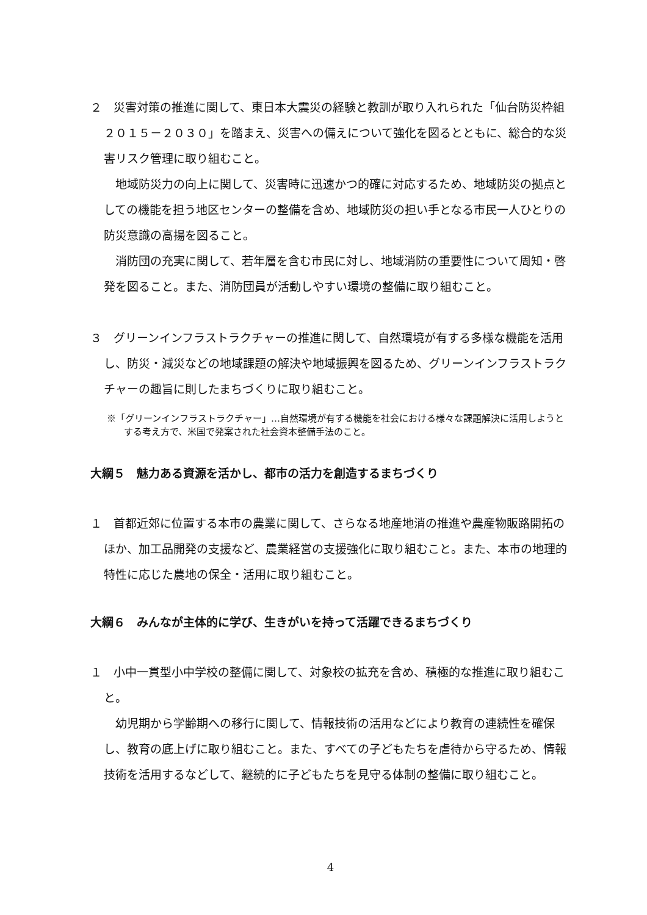２　災害対策の推進に関して、東日本大震災の経験と教訓が取り入れられた「仙台防災枠組２０１５－２０３０」を踏まえ、災害への備えについて強化を図るとともに、総合的な災害リスク管理に取り組むこと。
地域防災力の向上に関して、災害時に迅速かつ的確に対応するため、地域防災の拠点としての機能を担う地区センターの整備を含め、地域防災の担い手となる市民一人ひとりの防災意識の高揚を図ること。
消防団の充実に関して、若年層を含む市民に対し、地域消防の重要性について周知・啓発を図ること。また、消防団員が活動しやすい環境の整備に取り組むこと。
３　グリーンインフラストラクチャーの推進に関して、自然環境が有する多様な機能を活用し、防災・減災などの地域課題の解決や地域振興を図るため、グリーンインフラストラクチャーの趣旨に則したまちづくりに取り組むこと。
※「グリーンインフラストラクチャー」…自然環境が有する機能を社会における様々な課題解決に活用しようとする考え方で、米国で発案された社会資本整備手法のこと。
大綱５　魅力ある資源を活かし、都市の活力を創造するまちづくり
１　首都近郊に位置する本市の農業に関して、さらなる地産地消の推進や農産物販路開拓のほか、加工品開発の支援など、農業経営の支援強化に取り組むこと。また、本市の地理的特性に応じた農地の保全・活用に取り組むこと。
大綱６　みんなが主体的に学び、生きがいを持って活躍できるまちづくり
１　小中一貫型小中学校の整備に関して、対象校の拡充を含め、積極的な推進に取り組むこと。
幼児期から学齢期への移行に関して、情報技術の活用などにより教育の連続性を確保し、教育の底上げに取り組むこと。また、すべての子どもたちを虐待から守るため、情報技術を活用するなどして、継続的に子どもたちを見守る体制の整備に取り組むこと。
4